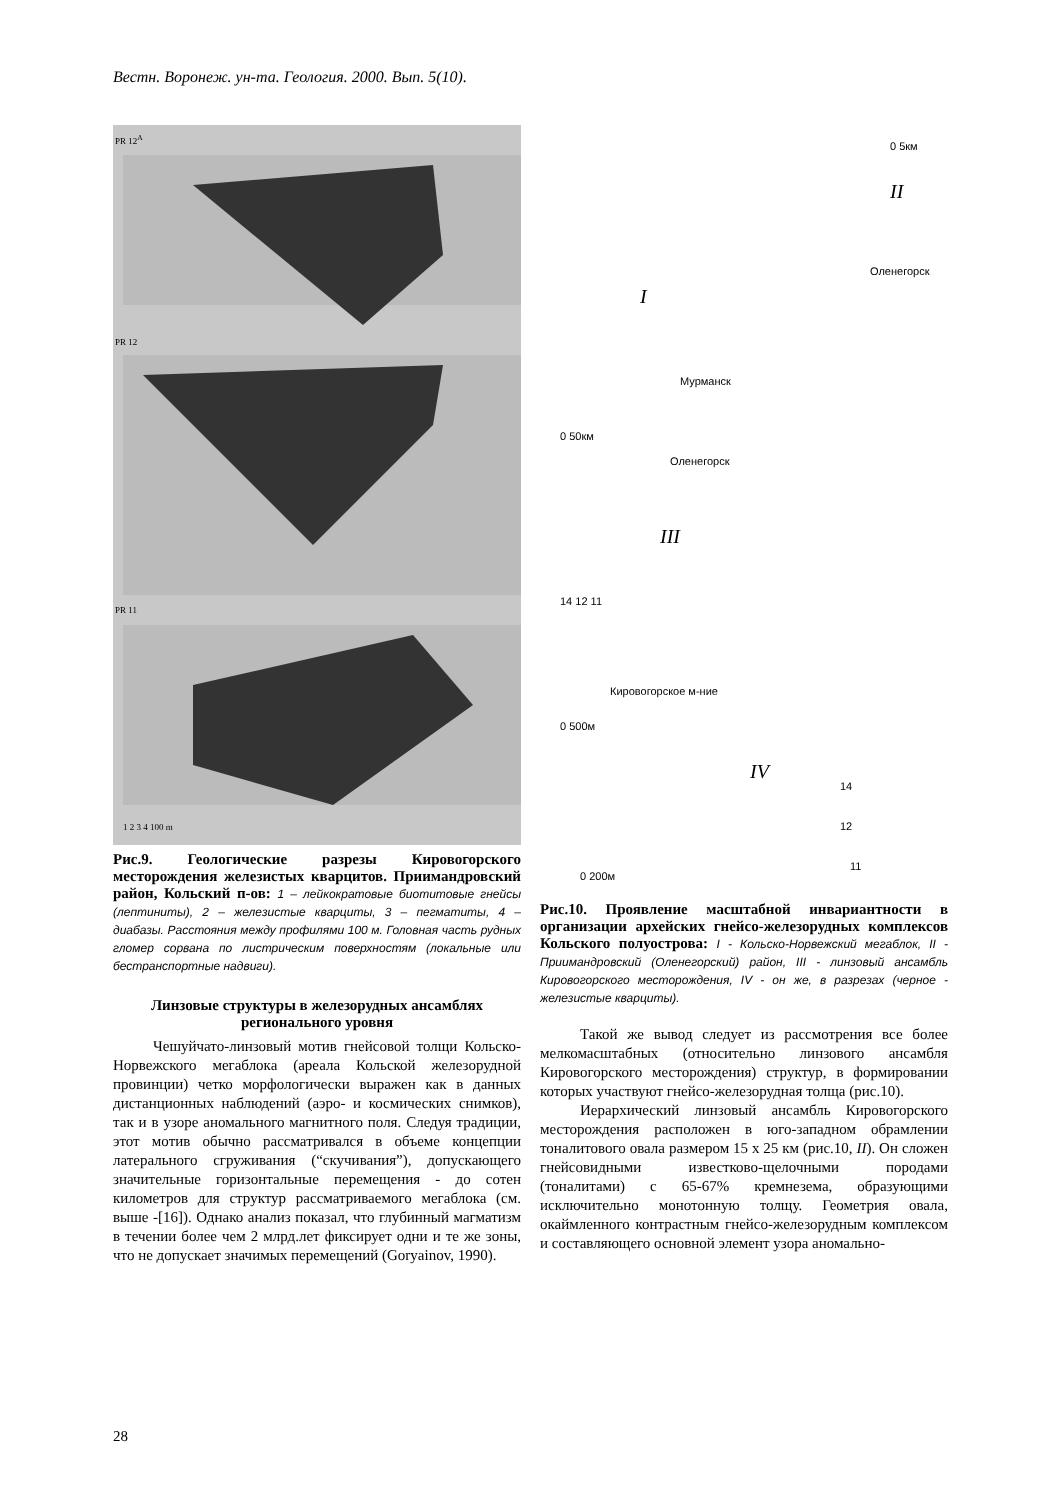Вестн. Воронеж. ун-та. Геология. 2000. Вып. 5(10).
PR 12<sup>A</sup>
PR 12
PR 11
1 2 3 4 100 m
Рис.9. Геологические разрезы Кировогорского месторождения железистых кварцитов. Приимандровский район, Кольский п-ов: 1 – лейкократовые биотитовые гнейсы (лептиниты), 2 – железистые кварциты, 3 – пегматиты, 4 – диабазы. Расстояния между профилями 100 м. Головная часть рудных гломер сорвана по листрическим поверхностям (локальные или бестранспортные надвиги).
Линзовые структуры в железорудных ансамблях регионального уровня
Чешуйчато-линзовый мотив гнейсовой толщи Кольско-Норвежского мегаблока (ареала Кольской железорудной провинции) четко морфологически выражен как в данных дистанционных наблюдений (аэро- и космических снимков), так и в узоре аномального магнитного поля. Следуя традиции, этот мотив обычно рассматривался в объеме концепции латерального сгруживания (“скучивания”), допускающего значительные горизонтальные перемещения - до сотен километров для структур рассматриваемого мегаблока (см. выше -[16]). Однако анализ показал, что глубинный магматизм в течении более чем 2 млрд.лет фиксирует одни и те же зоны, что не допускает значимых перемещений (Goryainov, 1990).
0 5км
II
Оленегорск
I
Мурманск
0 50км
Оленегорск
III
14 12 11
Кировогорское м-ние
0 500м
IV
14
12
11
0 200м
Рис.10. Проявление масштабной инвариантности в организации архейских гнейсо-железорудных комплексов Кольского полуострова: I - Кольско-Норвежский мегаблок, II - Приимандровский (Оленегорский) район, III - линзовый ансамбль Кировогорского месторождения, IV - он же, в разрезах (черное - железистые кварциты).
Такой же вывод следует из рассмотрения все более мелкомасштабных (относительно линзового ансамбля Кировогорского месторождения) структур, в формировании которых участвуют гнейсо-железорудная толща (рис.10).
Иерархический линзовый ансамбль Кировогорского месторождения расположен в юго-западном обрамлении тоналитового овала размером 15 х 25 км (рис.10, II). Он сложен гнейсовидными известково-щелочными породами (тоналитами) с 65-67% кремнезема, образующими исключительно монотонную толщу. Геометрия овала, окаймленного контрастным гнейсо-железорудным комплексом и составляющего основной элемент узора аномально-
28